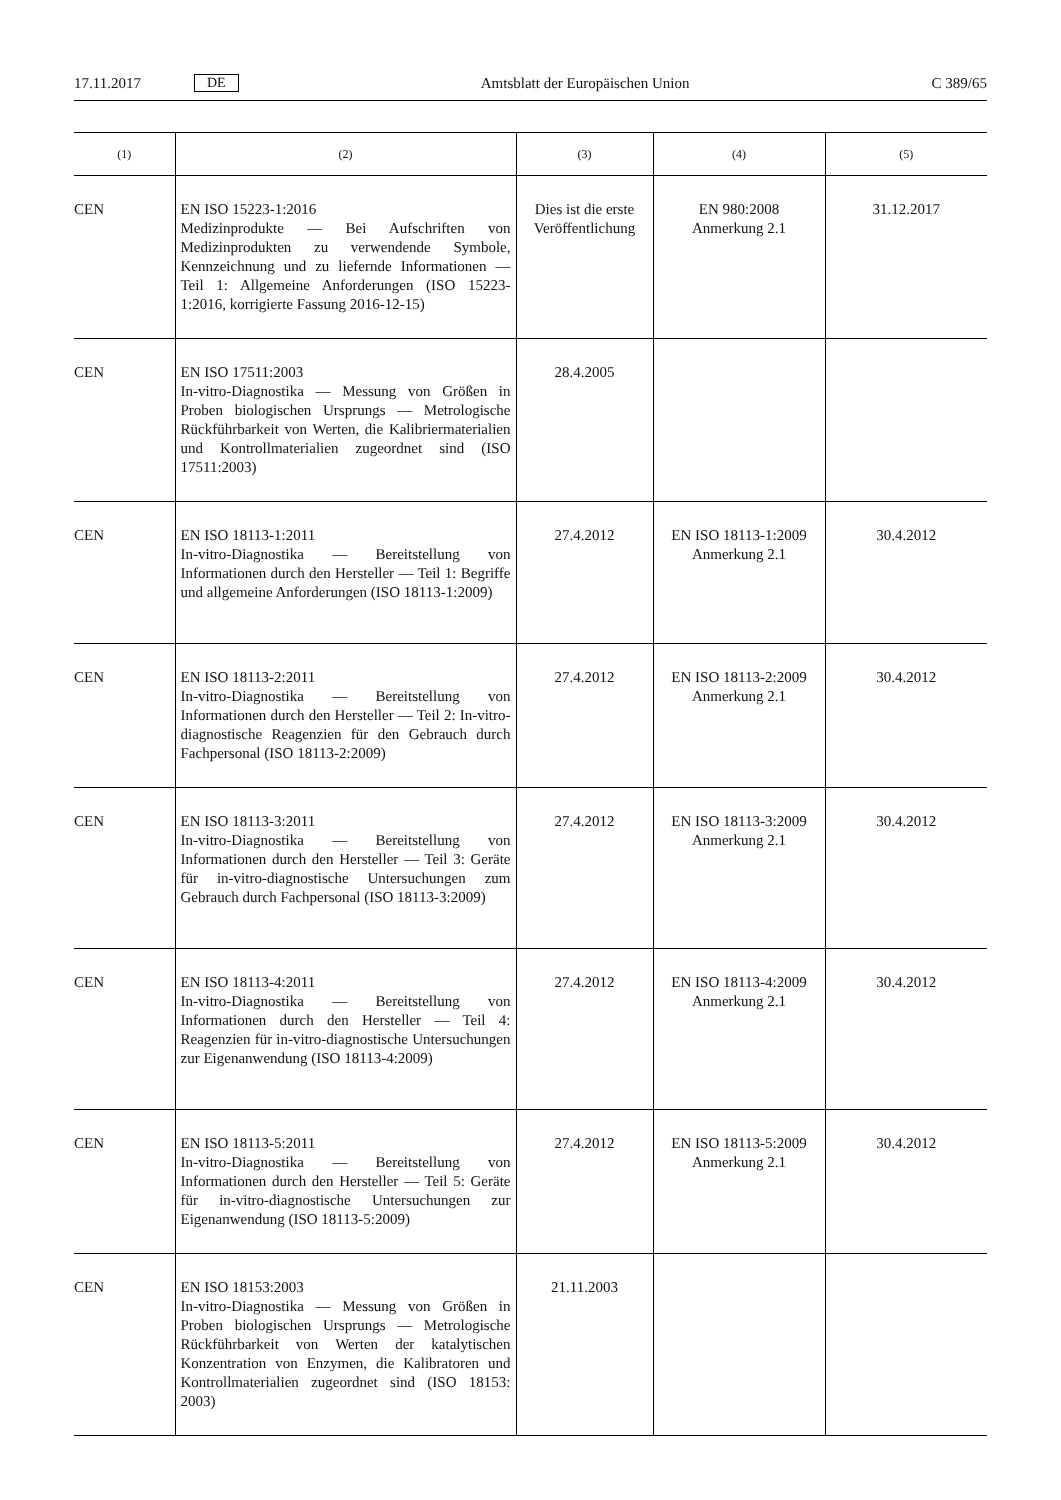17.11.2017 DE Amtsblatt der Europäischen Union C 389/65
| (1) | (2) | (3) | (4) | (5) |
| --- | --- | --- | --- | --- |
| CEN | EN ISO 15223-1:2016 Medizinprodukte — Bei Aufschriften von Medizinprodukten zu verwendende Symbole, Kennzeichnung und zu liefernde Informationen — Teil 1: Allgemeine Anforderungen (ISO 15223-1:2016, korrigierte Fassung 2016-12-15) | Dies ist die erste Veröffentlichung | EN 980:2008 Anmerkung 2.1 | 31.12.2017 |
| CEN | EN ISO 17511:2003 In-vitro-Diagnostika — Messung von Größen in Proben biologischen Ursprungs — Metrologische Rückführbarkeit von Werten, die Kalibriermaterialien und Kontrollmaterialien zugeordnet sind (ISO 17511:2003) | 28.4.2005 | | |
| CEN | EN ISO 18113-1:2011 In-vitro-Diagnostika — Bereitstellung von Informationen durch den Hersteller — Teil 1: Begriffe und allgemeine Anforderungen (ISO 18113-1:2009) | 27.4.2012 | EN ISO 18113-1:2009 Anmerkung 2.1 | 30.4.2012 |
| CEN | EN ISO 18113-2:2011 In-vitro-Diagnostika — Bereitstellung von Informationen durch den Hersteller — Teil 2: In-vitro-diagnostische Reagenzien für den Gebrauch durch Fachpersonal (ISO 18113-2:2009) | 27.4.2012 | EN ISO 18113-2:2009 Anmerkung 2.1 | 30.4.2012 |
| CEN | EN ISO 18113-3:2011 In-vitro-Diagnostika — Bereitstellung von Informationen durch den Hersteller — Teil 3: Geräte für in-vitro-diagnostische Untersuchungen zum Gebrauch durch Fachpersonal (ISO 18113-3:2009) | 27.4.2012 | EN ISO 18113-3:2009 Anmerkung 2.1 | 30.4.2012 |
| CEN | EN ISO 18113-4:2011 In-vitro-Diagnostika — Bereitstellung von Informationen durch den Hersteller — Teil 4: Reagenzien für in-vitro-diagnostische Untersuchungen zur Eigenanwendung (ISO 18113-4:2009) | 27.4.2012 | EN ISO 18113-4:2009 Anmerkung 2.1 | 30.4.2012 |
| CEN | EN ISO 18113-5:2011 In-vitro-Diagnostika — Bereitstellung von Informationen durch den Hersteller — Teil 5: Geräte für in-vitro-diagnostische Untersuchungen zur Eigenanwendung (ISO 18113-5:2009) | 27.4.2012 | EN ISO 18113-5:2009 Anmerkung 2.1 | 30.4.2012 |
| CEN | EN ISO 18153:2003 In-vitro-Diagnostika — Messung von Größen in Proben biologischen Ursprungs — Metrologische Rückführbarkeit von Werten der katalytischen Konzentration von Enzymen, die Kalibratoren und Kontrollmaterialien zugeordnet sind (ISO 18153: 2003) | 21.11.2003 | | |